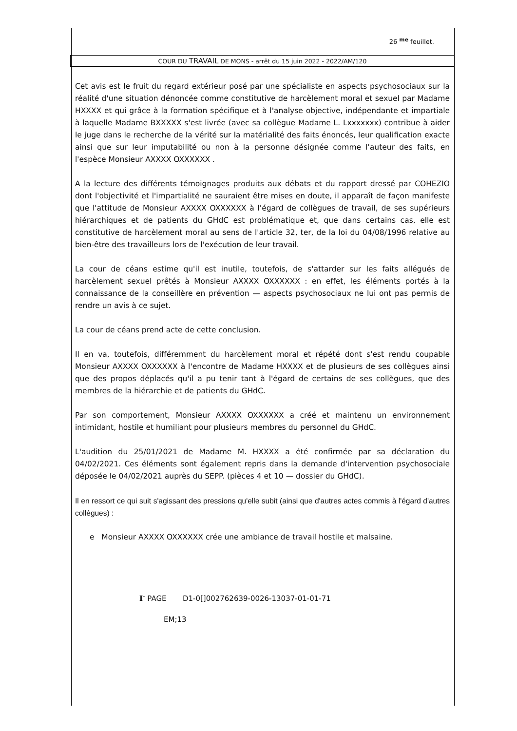26 <sup>me</sup> feuillet.
COUR DU TRAVAIL DE MONS - arrêt du 15 juin 2022 - 2022/AM/120
Cet avis est le fruit du regard extérieur posé par une spécialiste en aspects psychosociaux sur la réalité d'une situation dénoncée comme constitutive de harcèlement moral et sexuel par Madame HXXXX et qui grâce à la formation spécifique et à l'analyse objective, indépendante et impartiale à laquelle Madame BXXXXX s'est livrée (avec sa collègue Madame L. Lxxxxxxx) contribue à aider le juge dans le recherche de la vérité sur la matérialité des faits énoncés, leur qualification exacte ainsi que sur leur imputabilité ou non à la personne désignée comme l'auteur des faits, en l'espèce Monsieur AXXXX OXXXXXX .
A la lecture des différents témoignages produits aux débats et du rapport dressé par COHEZIO dont l'objectivité et l'impartialité ne sauraient être mises en doute, il apparaît de façon manifeste que l'attitude de Monsieur AXXXX OXXXXXX à l'égard de collègues de travail, de ses supérieurs hiérarchiques et de patients du GHdC est problématique et, que dans certains cas, elle est constitutive de harcèlement moral au sens de l'article 32, ter, de la loi du 04/08/1996 relative au bien-être des travailleurs lors de l'exécution de leur travail.
La cour de céans estime qu'il est inutile, toutefois, de s'attarder sur les faits allégués de harcèlement sexuel prêtés à Monsieur AXXXX OXXXXXX : en effet, les éléments portés à la connaissance de la conseillère en prévention — aspects psychosociaux ne lui ont pas permis de rendre un avis à ce sujet.
La cour de céans prend acte de cette conclusion.
Il en va, toutefois, différemment du harcèlement moral et répété dont s'est rendu coupable Monsieur AXXXX OXXXXXX à l'encontre de Madame HXXXX et de plusieurs de ses collègues ainsi que des propos déplacés qu'il a pu tenir tant à l'égard de certains de ses collègues, que des membres de la hiérarchie et de patients du GHdC.
Par son comportement, Monsieur AXXXX OXXXXXX a créé et maintenu un environnement intimidant, hostile et humiliant pour plusieurs membres du personnel du GHdC.
L'audition du 25/01/2021 de Madame M. HXXXX a été confirmée par sa déclaration du 04/02/2021. Ces éléments sont également repris dans la demande d'intervention psychosociale déposée le 04/02/2021 auprès du SEPP. (pièces 4 et 10 — dossier du GHdC).
Il en ressort ce qui suit s'agissant des pressions qu'elle subit (ainsi que d'autres actes commis à l'égard d'autres collègues) :
e Monsieur AXXXX OXXXXXX crée une ambiance de travail hostile et malsaine.
I<sup>-</sup> PAGE D1-0[]002762639-0026-13037-01-01-71
EM;13